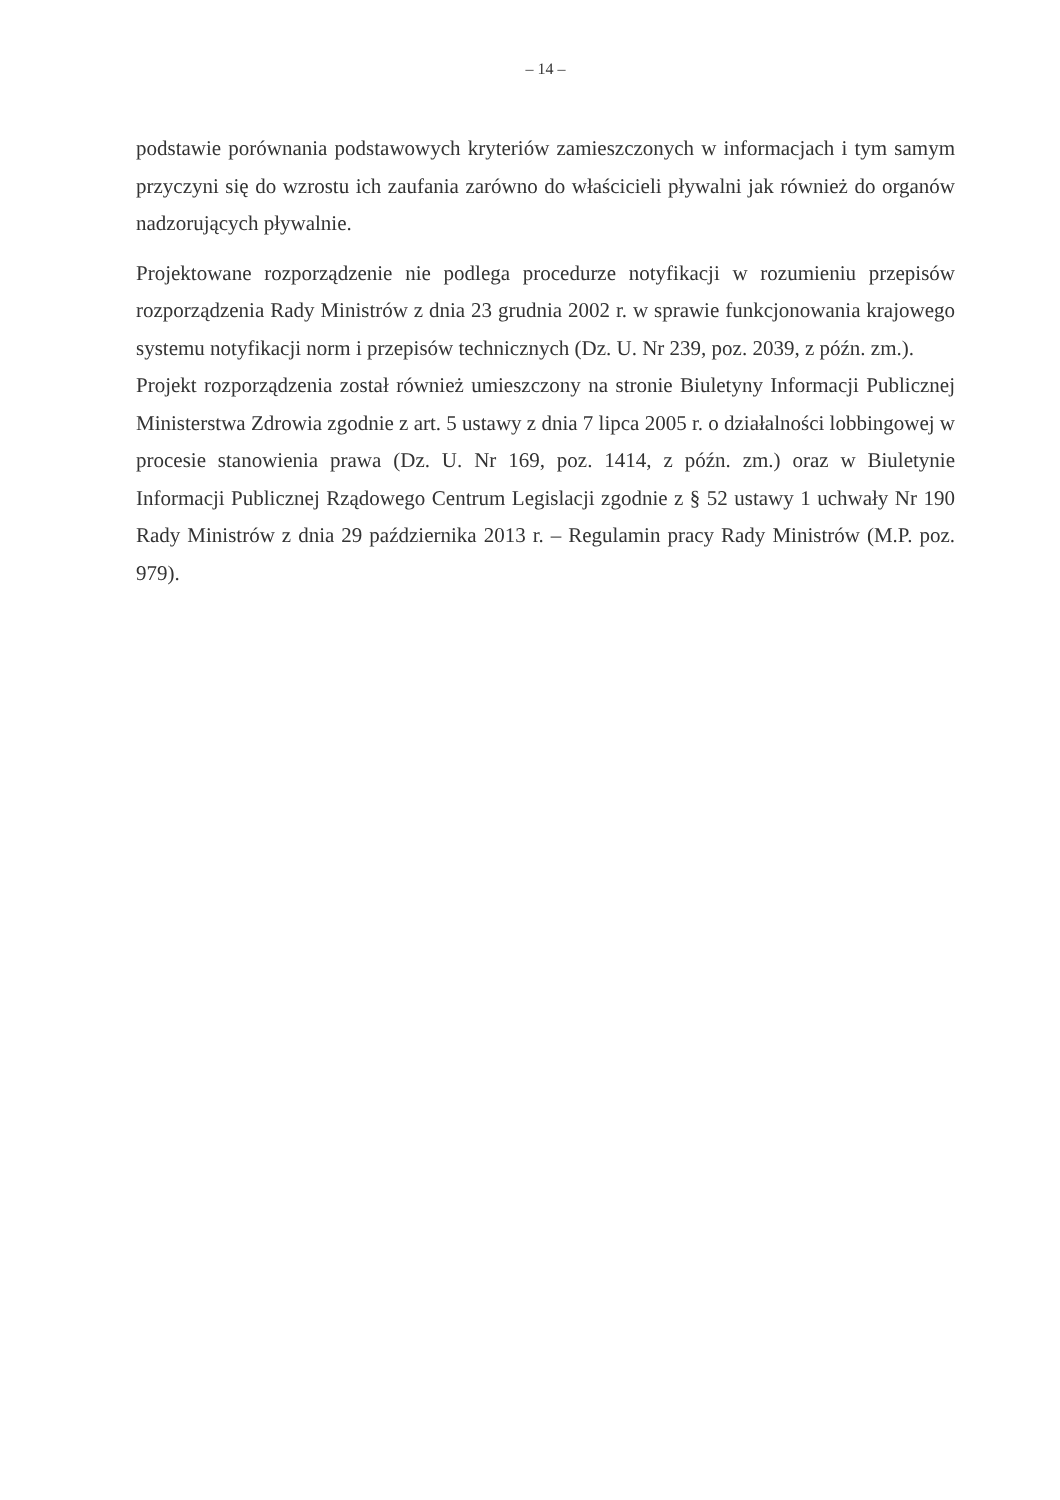– 14 –
podstawie porównania podstawowych kryteriów zamieszczonych w informacjach i tym samym przyczyni się do wzrostu ich zaufania zarówno do właścicieli pływalni jak również do organów nadzorujących pływalnie.
Projektowane rozporządzenie nie podlega procedurze notyfikacji w rozumieniu przepisów rozporządzenia Rady Ministrów z dnia 23 grudnia 2002 r. w sprawie funkcjonowania krajowego systemu notyfikacji norm i przepisów technicznych (Dz. U. Nr 239, poz. 2039, z późn. zm.).
Projekt rozporządzenia został również umieszczony na stronie Biuletyny Informacji Publicznej Ministerstwa Zdrowia zgodnie z art. 5 ustawy z dnia 7 lipca 2005 r. o działalności lobbingowej w procesie stanowienia prawa (Dz. U. Nr 169, poz. 1414, z późn. zm.) oraz w Biuletynie Informacji Publicznej Rządowego Centrum Legislacji zgodnie z § 52 ustawy 1 uchwały Nr 190 Rady Ministrów z dnia 29 października 2013 r. – Regulamin pracy Rady Ministrów (M.P. poz. 979).